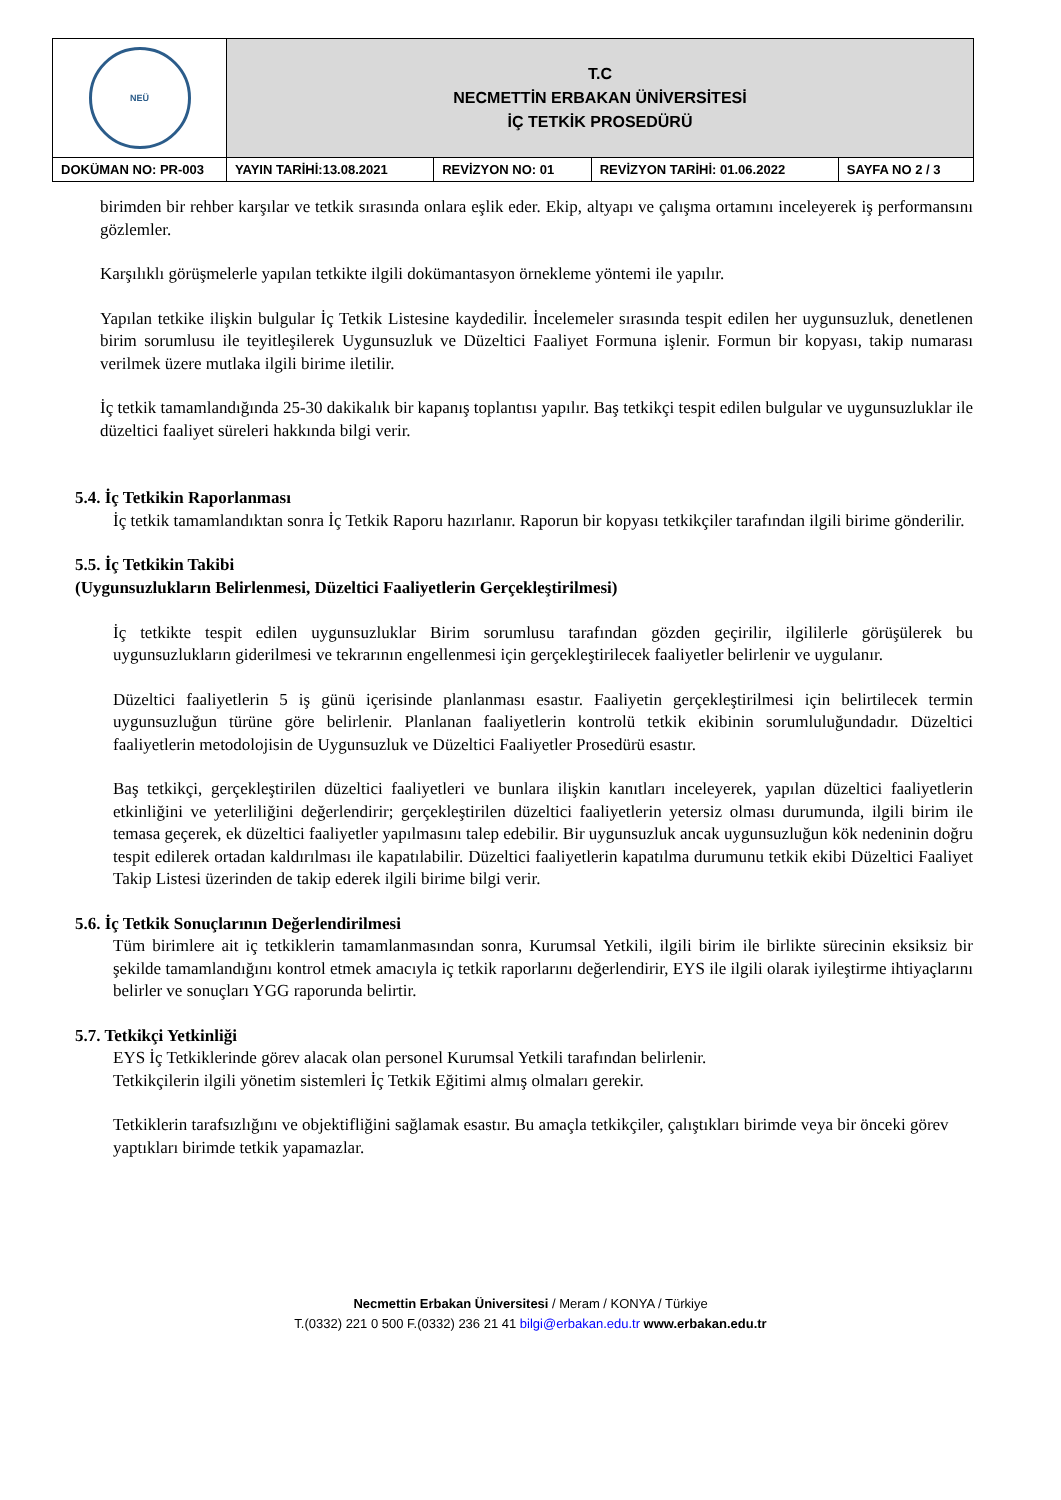| NEÜ | T.C NECMETTİN ERBAKAN ÜNİVERSİTESİ İÇ TETKİK PROSEDÜRÜ | | | |
| DOKÜMAN NO: PR-003 | YAYIN TARİHİ:13.08.2021 | REVİZYON NO: 01 | REVİZYON TARİHİ: 01.06.2022 | SAYFA NO 2 / 3 |
birimden bir rehber karşılar ve tetkik sırasında onlara eşlik eder. Ekip, altyapı ve çalışma ortamını inceleyerek iş performansını gözlemler.
Karşılıklı görüşmelerle yapılan tetkikte ilgili dokümantasyon örnekleme yöntemi ile yapılır.
Yapılan tetkike ilişkin bulgular İç Tetkik Listesine kaydedilir. İncelemeler sırasında tespit edilen her uygunsuzluk, denetlenen birim sorumlusu ile teyitleşilerek Uygunsuzluk ve Düzeltici Faaliyet Formuna işlenir. Formun bir kopyası, takip numarası verilmek üzere mutlaka ilgili birime iletilir.
İç tetkik tamamlandığında 25-30 dakikalık bir kapanış toplantısı yapılır. Baş tetkikçi tespit edilen bulgular ve uygunsuzluklar ile düzeltici faaliyet süreleri hakkında bilgi verir.
5.4. İç Tetkikin Raporlanması
İç tetkik tamamlandıktan sonra İç Tetkik Raporu hazırlanır. Raporun bir kopyası tetkikçiler tarafından ilgili birime gönderilir.
5.5. İç Tetkikin Takibi
(Uygunsuzlukların Belirlenmesi, Düzeltici Faaliyetlerin Gerçekleştirilmesi)
İç tetkikte tespit edilen uygunsuzluklar Birim sorumlusu tarafından gözden geçirilir, ilgililerle görüşülerek bu uygunsuzlukların giderilmesi ve tekrarının engellenmesi için gerçekleştirilecek faaliyetler belirlenir ve uygulanır.
Düzeltici faaliyetlerin 5 iş günü içerisinde planlanması esastır. Faaliyetin gerçekleştirilmesi için belirtilecek termin uygunsuzluğun türüne göre belirlenir. Planlanan faaliyetlerin kontrolü tetkik ekibinin sorumluluğundadır. Düzeltici faaliyetlerin metodolojisin de Uygunsuzluk ve Düzeltici Faaliyetler Prosedürü esastır.
Baş tetkikçi, gerçekleştirilen düzeltici faaliyetleri ve bunlara ilişkin kanıtları inceleyerek, yapılan düzeltici faaliyetlerin etkinliğini ve yeterliliğini değerlendirir; gerçekleştirilen düzeltici faaliyetlerin yetersiz olması durumunda, ilgili birim ile temasa geçerek, ek düzeltici faaliyetler yapılmasını talep edebilir. Bir uygunsuzluk ancak uygunsuzluğun kök nedeninin doğru tespit edilerek ortadan kaldırılması ile kapatılabilir. Düzeltici faaliyetlerin kapatılma durumunu tetkik ekibi Düzeltici Faaliyet Takip Listesi üzerinden de takip ederek ilgili birime bilgi verir.
5.6. İç Tetkik Sonuçlarının Değerlendirilmesi
Tüm birimlere ait iç tetkiklerin tamamlanmasından sonra, Kurumsal Yetkili, ilgili birim ile birlikte sürecinin eksiksiz bir şekilde tamamlandığını kontrol etmek amacıyla iç tetkik raporlarını değerlendirir, EYS ile ilgili olarak iyileştirme ihtiyaçlarını belirler ve sonuçları YGG raporunda belirtir.
5.7. Tetkikçi Yetkinliği
EYS İç Tetkiklerinde görev alacak olan personel Kurumsal Yetkili tarafından belirlenir.
Tetkikçilerin ilgili yönetim sistemleri İç Tetkik Eğitimi almış olmaları gerekir.
Tetkiklerin tarafsızlığını ve objektifliğini sağlamak esastır. Bu amaçla tetkikçiler, çalıştıkları birimde veya bir önceki görev yaptıkları birimde tetkik yapamazlar.
Necmettin Erbakan Üniversitesi / Meram / KONYA / Türkiye
T.(0332) 221 0 500 F.(0332) 236 21 41 bilgi@erbakan.edu.tr www.erbakan.edu.tr